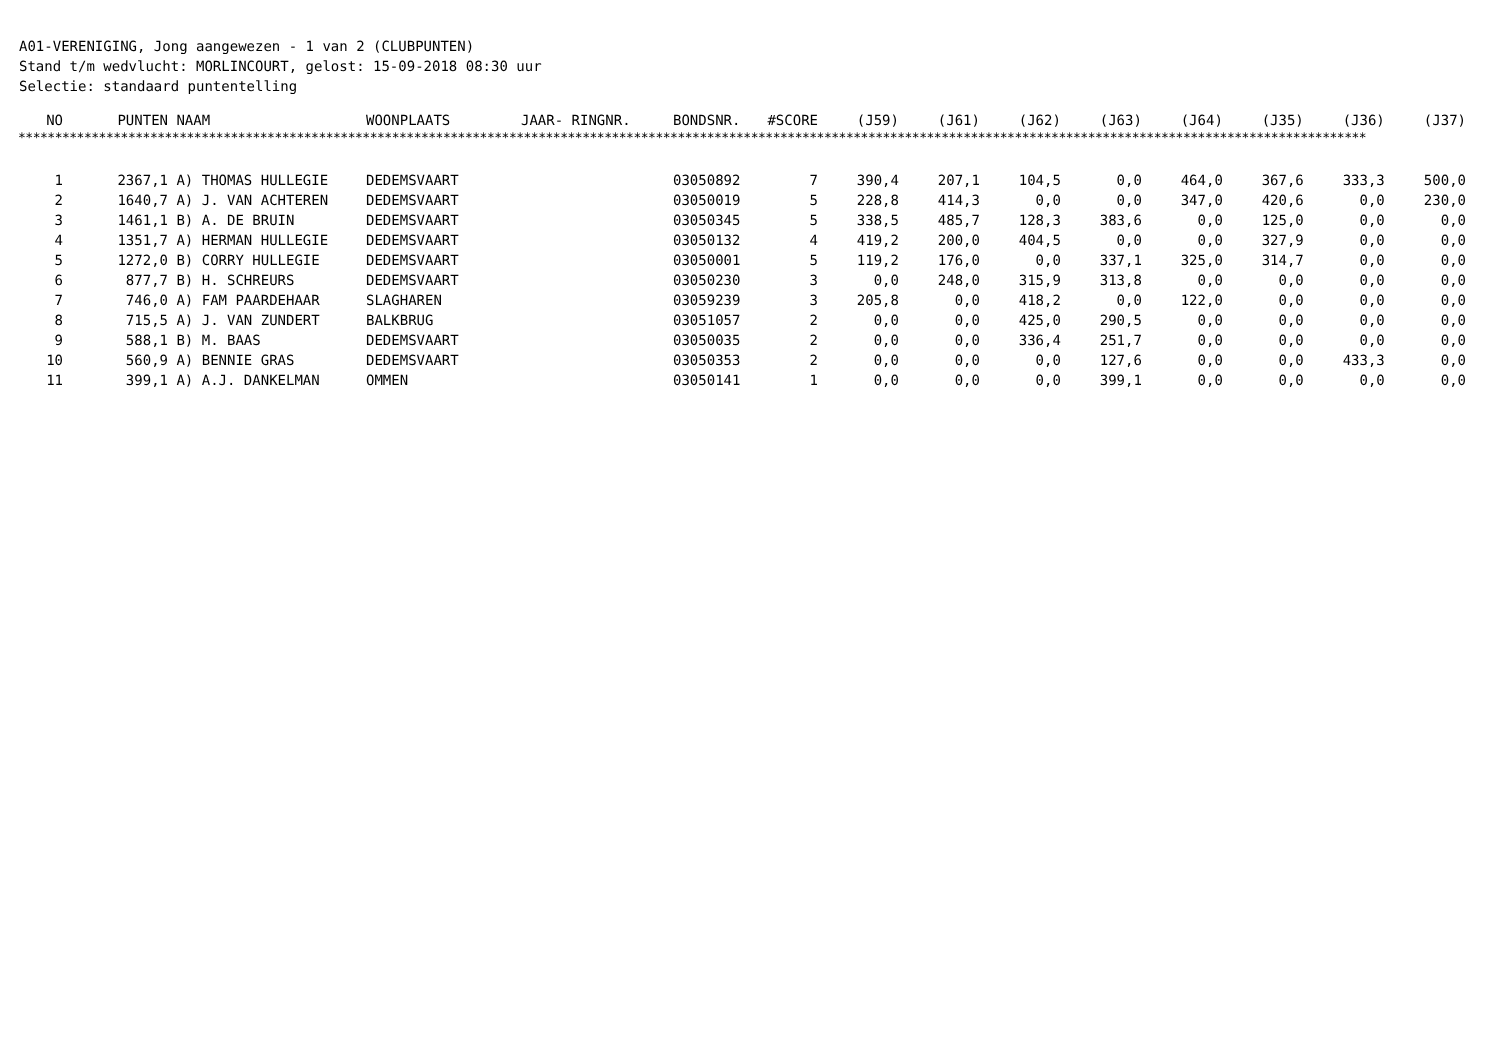A01-VERENIGING, Jong aangewezen - 1 van 2 (CLUBPUNTEN)
Stand t/m wedvlucht: MORLINCOURT, gelost: 15-09-2018 08:30 uur
Selectie: standaard puntentelling
| NO | PUNTEN | NAAM | WOONPLAATS | JAAR- RINGNR. | BONDSNR. | #SCORE | (J59) | (J61) | (J62) | (J63) | (J64) | (J35) | (J36) | (J37) |
| --- | --- | --- | --- | --- | --- | --- | --- | --- | --- | --- | --- | --- | --- | --- |
| **************************************************************************************************************************************************************************************** | | | | | | | | | | | | | | |
| 1 | 2367,1 | A) THOMAS HULLEGIE | DEDEMSVAART | | 03050892 | 7 | 390,4 | 207,1 | 104,5 | 0,0 | 464,0 | 367,6 | 333,3 | 500,0 |
| 2 | 1640,7 | A) J. VAN ACHTEREN | DEDEMSVAART | | 03050019 | 5 | 228,8 | 414,3 | 0,0 | 0,0 | 347,0 | 420,6 | 0,0 | 230,0 |
| 3 | 1461,1 | B) A. DE BRUIN | DEDEMSVAART | | 03050345 | 5 | 338,5 | 485,7 | 128,3 | 383,6 | 0,0 | 125,0 | 0,0 | 0,0 |
| 4 | 1351,7 | A) HERMAN HULLEGIE | DEDEMSVAART | | 03050132 | 4 | 419,2 | 200,0 | 404,5 | 0,0 | 0,0 | 327,9 | 0,0 | 0,0 |
| 5 | 1272,0 | B) CORRY HULLEGIE | DEDEMSVAART | | 03050001 | 5 | 119,2 | 176,0 | 0,0 | 337,1 | 325,0 | 314,7 | 0,0 | 0,0 |
| 6 | 877,7 | B) H. SCHREURS | DEDEMSVAART | | 03050230 | 3 | 0,0 | 248,0 | 315,9 | 313,8 | 0,0 | 0,0 | 0,0 | 0,0 |
| 7 | 746,0 | A) FAM PAARDEHAAR | SLAGHAREN | | 03059239 | 3 | 205,8 | 0,0 | 418,2 | 0,0 | 122,0 | 0,0 | 0,0 | 0,0 |
| 8 | 715,5 | A) J. VAN ZUNDERT | BALKBRUG | | 03051057 | 2 | 0,0 | 0,0 | 425,0 | 290,5 | 0,0 | 0,0 | 0,0 | 0,0 |
| 9 | 588,1 | B) M. BAAS | DEDEMSVAART | | 03050035 | 2 | 0,0 | 0,0 | 336,4 | 251,7 | 0,0 | 0,0 | 0,0 | 0,0 |
| 10 | 560,9 | A) BENNIE GRAS | DEDEMSVAART | | 03050353 | 2 | 0,0 | 0,0 | 0,0 | 127,6 | 0,0 | 0,0 | 433,3 | 0,0 |
| 11 | 399,1 | A) A.J. DANKELMAN | OMMEN | | 03050141 | 1 | 0,0 | 0,0 | 0,0 | 399,1 | 0,0 | 0,0 | 0,0 | 0,0 |